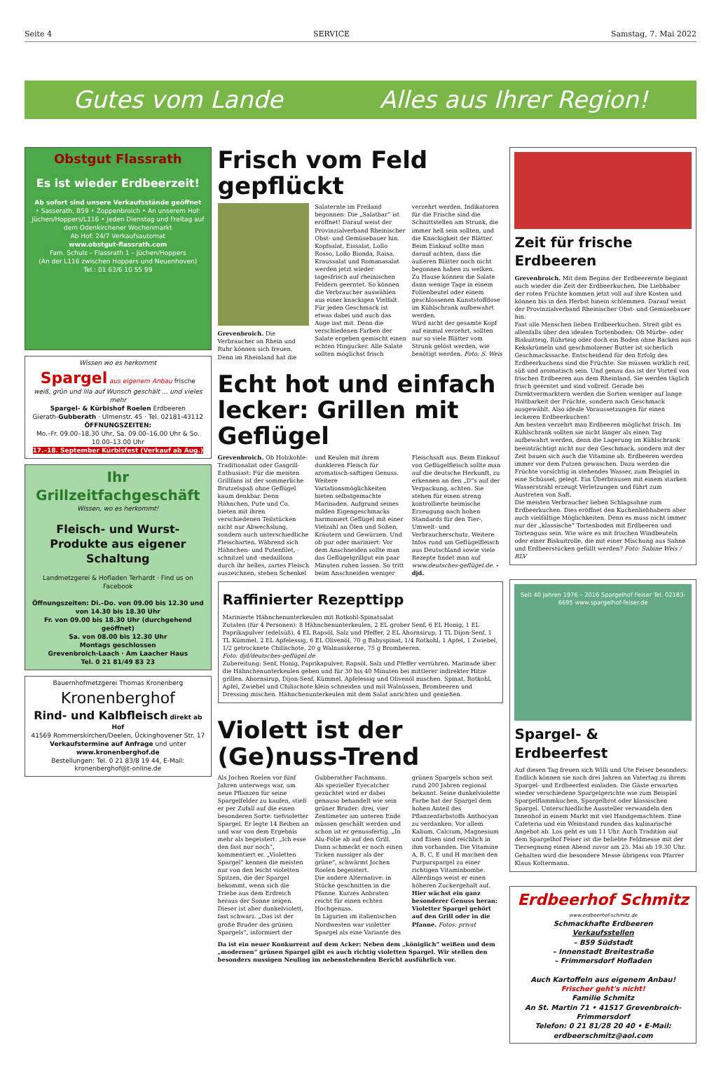Seite 4 SERVICE Samstag, 7. Mai 2022
Gutes vom Lande Alles aus Ihrer Region!
Obstgut Flassrath
Es ist wieder Erdbeerzeit!
Ab sofort sind unsere Verkaufsstände geöffnet
• Sasserath, B59 • Zoppenbroich • An unserem Hof: Jüchen/Hoppers/L116 • Jeden Dienstag und Freitag auf dem Odenkirchener Wochenmarkt
Ab Hof: 24/7 Verkaufsautomat
www.obstgut-flassrath.com
Fam. Schulz – Flassrath 1 – Jüchen/Hoppers
(An der L116 zwischen Hoppers und Neuenhoven)
Tel.: 01 63/6 10 55 99
Wissen wo es herkommt
Spargel aus eigenem Anbau frische
weiß, grün und lila auf Wunsch geschält ... und vieles mehr
Spargel- & Kürbishof Roelen Erdbeeren
Gierath-Gubberath · Ulmenstr. 45 · Tel. 02181-43112
ÖFFNUNGSZEITEN:
Mo.–Fr. 09.00–18.30 Uhr, Sa. 09.00–16.00 Uhr & So. 10.00–13.00 Uhr
17.–18. September Kürbisfest (Verkauf ab Aug.)
Ihr Grillzeitfachgeschäft
Wissen, wo es herkommt!
Fleisch- und Wurst-Produkte aus eigener Schaltung
Landmetzgerei & Hofladen Terhardt · Find us on Facebook
Öffnungszeiten: Di.–Do. von 09.00 bis 12.30 und von 14.30 bis 18.30 Uhr
Fr. von 09.00 bis 18.30 Uhr (durchgehend geöffnet)
Sa. von 08.00 bis 12.30 Uhr
Montags geschlossen
Grevenbroich-Laach · Am Laacher Haus
Tel. 0 21 81/49 83 23
Bauernhofmetzgerei Thomas Kronenberg
Kronenberghof
Rind- und Kalbfleisch direkt ab Hof
41569 Rommerskirchen/Deelen, Ückinghovener Str. 17
Verkaufstermine auf Anfrage und unter www.kronenberghof.de
Bestellungen: Tel. 0 21 83/8 19 44, E-Mail: kronenberghof@t-online.de
Frisch vom Feld gepflückt
Grevenbroich. Die Verbraucher an Rhein und Ruhr können sich freuen. Denn im Rheinland hat die Salaternte im Freiland begonnen: Die „Salatbar“ ist eröffnet! Darauf weist der Provinzialverband Rheinischer Obst- und Gemüsebauer hin. Kopfsalat, Eissalat, Lollo Rosso, Lollo Bionda, Raisa, Kraussalat und Romanasalat werden jetzt wieder tagesfrisch auf rheinischen Feldern geerntet. So können die Verbraucher auswählen aus einer knackigen Vielfalt. Für jeden Geschmack ist etwas dabei und auch das Auge isst mit. Denn die verschiedenen Farben der Salate ergeben gemischt einen echten Hingucker. Alle Salate sollten möglichst frisch verzehrt werden. Indikatoren für die Frische sind die Schnittstellen am Strunk, die immer hell sein sollten, und die Knackigkeit der Blätter.
Beim Einkauf sollte man darauf achten, dass die äußeren Blätter noch nicht begonnen haben zu welken. Zu Hause können die Salate dann wenige Tage in einem Folienbeutel oder einem geschlossenen Kunststoffdose im Kühlschrank aufbewahrt werden.
Wird nicht der gesamte Kopf auf einmal verzehrt, sollten nur so viele Blätter vom Strunk gelöst werden, wie benötigt werden. Foto: S. Weis
Echt hot und einfach lecker: Grillen mit Geflügel
Grevenbroich. Ob Holzkohle-Traditionalist oder Gasgrill-Enthusiast: Für die meisten Grillfans ist der sommerliche Brutzelspaß ohne Geflügel kaum denkbar. Denn Hähnchen, Pute und Co. bieten mit ihren verschiedenen Teilstücken nicht nur Abwechslung, sondern auch unterschiedliche Fleischarten. Während sich Hähnchen- und Putenfilet, -schnitzel und -medaillons durch ihr helles, zartes Fleisch auszeichnen, stehen Schenkel und Keulen mit ihrem dunkleren Fleisch für aromatisch-saftigen Genuss. Weitere Variationsmöglichkeiten bieten selbstgemachte Marinaden. Aufgrund seines milden Eigengeschmacks harmoniert Geflügel mit einer Vielzahl an Ölen und Soßen, Kräutern und Gewürzen. Und ob pur oder mariniert: Vor dem Anschneiden sollte man das Geflügelgrillgut ein paar Minuten ruhen lassen. So tritt beim Anschneiden weniger Fleischsaft aus. Beim Einkauf von Geflügelfleisch sollte man auf die deutsche Herkunft, zu erkennen an den „D“s auf der Verpackung, achten. Sie stehen für einen streng kontrollierte heimische Erzeugung nach hohen Standards für den Tier-, Umwelt- und Verbraucherschutz. Weitere Infos rund um Geflügelfleisch aus Deutschland sowie viele Rezepte findet man auf www.deutsches-geflügel.de. -djd.
Raffinierter Rezepttipp
Marinierte Hähnchenunterkeulen mit Rotkohl-Spinatsalat
Zutaten (für 4 Personen): 8 Hähnchenunterkeulen, 2 EL grober Senf, 6 EL Honig, 1 EL Paprikapulver (edelsüß), 4 EL Rapsöl, Salz und Pfeffer, 2 EL Ahornsirup, 1 TL Dijon-Senf, 1 TL Kümmel, 2 EL Apfelessig, 6 EL Olivenöl, 70 g Babyspinat, 1/4 Rotkohl, 1 Apfel, 1 Zwiebel, 1/2 getrocknete Chilischote, 20 g Walnusskerne, 75 g Brombeeren.
Foto: djd/deutsches-geflügel.de
Zubereitung: Senf, Honig, Paprikapulver, Rapsöl, Salz und Pfeffer verrühren. Marinade über die Hähnchenunterkeulen geben und für 30 bis 40 Minuten bei mittlerer indirekter Hitze grillen. Ahornsirup, Dijon-Senf, Kümmel, Apfelessig und Olivenöl mischen. Spinat, Rotkohl, Apfel, Zwiebel und Chilischote klein schneiden und mit Walnüssen, Brombeeren und Dressing mischen. Hähnchenunterkeulen mit dem Salat anrichten und genießen.
Violett ist der (Ge)nuss-Trend
Als Jochen Roelen vor fünf Jahren unterwegs war, um neue Pflanzen für seine Spargelfelder zu kaufen, stieß er per Zufall auf die einen besonderen Sorte: tiefvioletter Spargel. Er legte 14 Reihen an und war von dem Ergebnis mehr als begeistert: „Ich esse den fast nur noch“, kommentiert er. „Violetten Spargel“ kennen die meisten nur von den leicht violetten Spitzen, die der Spargel bekommt, wenn sich die Triebe aus dem Erdreich heraus der Sonne zeigen. Dieser ist aber dunkelviolett, fast schwarz. „Das ist der große Bruder des grünen Spargels“, informiert der Gubberather Fachmann.
Als spezieller Eyecatcher gezüchtet wird er dabei genauso behandelt wie sein grüner Bruder: drei, vier Zentimeter am unteren Ende müssen geschält werden und schon ist er genussfertig. „In Alu-Folie ab auf den Grill. Dann schmeckt er noch einen Ticken nussiger als der grüne“, schwärmt Jochen Roelen begeistert.
Die andere Alternative: in Stücke geschnitten in die Pfanne. Kurzes Anbraten reicht für einen echten Hochgenuss.
In Ligurien im italienischen Nordwesten war violetter Spargel als eine Variante des grünen Spargels schon seit rund 200 Jahren regional bekannt. Seine dunkelviolette Farbe hat der Spargel dem hohen Anteil des Pflanzenfarbstoffs Anthocyan zu verdanken. Vor allem Kalium, Calcium, Magnesium und Eisen sind reichlich in ihm vorhanden. Die Vitamine A, B, C, E und H machen den Purpurspargel zu einer richtigen Vitaminbombe. Allerdings weist er einen höheren Zuckergehalt auf.
Hier wächst ein ganz besonderer Genuss heran: Violetter Spargel gehört auf den Grill oder in die Pfanne. Fotos: privat
Da ist ein neuer Konkurrent auf dem Acker: Neben dem „königlich“ weißen und dem „modernen“ grünen Spargel gibt es auch richtig violetten Spargel. Wir stellen den besonders nussigen Neuling im nebenstehenden Bericht ausführlich vor.
Zeit für frische Erdbeeren
Grevenbroich. Mit dem Beginn der Erdbeerernte beginnt auch wieder die Zeit der Erdbeerkuchen. Die Liebhaber der roten Früchte kommen jetzt voll auf ihre Kosten und können bis in den Herbst hinein schlemmen. Darauf weist der Provinzialverband Rheinischer Obst- und Gemüsebauer hin.
Fast alle Menschen lieben Erdbeerkuchen. Streit gibt es allenfalls über den idealen Tortenboden: Ob Mürbe- oder Biskuitteig, Rührteig oder doch ein Boden ohne Backen aus Kekskrümeln und geschmolzener Butter ist sicherlich Geschmackssache. Entscheidend für den Erfolg des Erdbeerkuchens sind die Früchte: Sie müssen wirklich reif, süß und aromatisch sein. Und genau das ist der Vorteil von frischen Erdbeeren aus dem Rheinland. Sie werden täglich frisch geerntet und sind vollreif. Gerade bei Direktvermarktern werden die Sorten weniger auf lange Haltbarkeit der Früchte, sondern nach Geschmack ausgewählt. Also ideale Voraussetzungen für einen leckeren Erdbeerkuchen!
Am besten verzehrt man Erdbeeren möglichst frisch. Im Kühlschrank sollten sie nicht länger als einen Tag aufbewahrt werden, denn die Lagerung im Kühlschrank beeinträchtigt nicht nur den Geschmack, sondern mit der Zeit bauen sich auch die Vitamine ab. Erdbeeren werden immer vor dem Putzen gewaschen. Dazu werden die Früchte vorsichtig in stehendes Wasser, zum Beispiel in eine Schüssel, gelegt. Ein Überbrausen mit einem starken Wasserstrahl erzeugt Verletzungen und führt zum Austreten von Saft.
Die meisten Verbraucher lieben Schlagsahne zum Erdbeerkuchen. Dies eröffnet den Kuchenliebhabern aber auch vielfältige Möglichkeiten. Denn es muss nicht immer nur der „klassische“ Tortenboden mit Erdbeeren und Tortenguss sein. Wie wäre es mit frischen Windbeuteln oder einer Biskuitrolle, die mit einer Mischung aus Sahne und Erdbeerstücken gefüllt werden? Foto: Sabine Weis / RLV
Seit 40 Jahren 1976 – 2016 Spargelhof Feiser Tel. 02183-6695 www.spargelhof-feiser.de
Spargel- & Erdbeerfest
Auf diesen Tag freuen sich Willi und Ute Feiser besonders: Endlich können sie nach drei Jahren an Vatertag zu ihrem Spargel- und Erdbeerfest einladen. Die Gäste erwarten wieder verschiedene Spargelgerichte wie zum Beispiel Spargelflammkuchen, Spargelbrot oder klassischen Spargel. Unterschiedliche Aussteller verwandeln den Innenhof in einem Markt mit viel Handgemachtem. Eine Cafeteria und ein Weinstand runden das kulinarische Angebot ab. Los geht es um 11 Uhr. Auch Tradition auf dem Spargelhof Feiser ist die beliebte Feldmesse mit der Tiersegnung einen Abend zuvor am 25. Mai ab 19.30 Uhr. Gehalten wird die besondere Messe übrigens von Pfarrer Klaus Koltermann.
Erdbeerhof Schmitz
www.erdbeerhof-schmitz.de
Schmackhafte Erdbeeren
Verkaufsstellen
– B59 Südstadt
– Innenstadt Breitestraße
– Frimmersdorf Hofladen
Auch Kartoffeln aus eigenem Anbau!
Frischer geht's nicht!
Familie Schmitz
An St. Martin 71 • 41517 Grevenbroich-Frimmersdorf
Telefon: 0 21 81/28 20 40 • E-Mail: erdbeerschmitz@aol.com